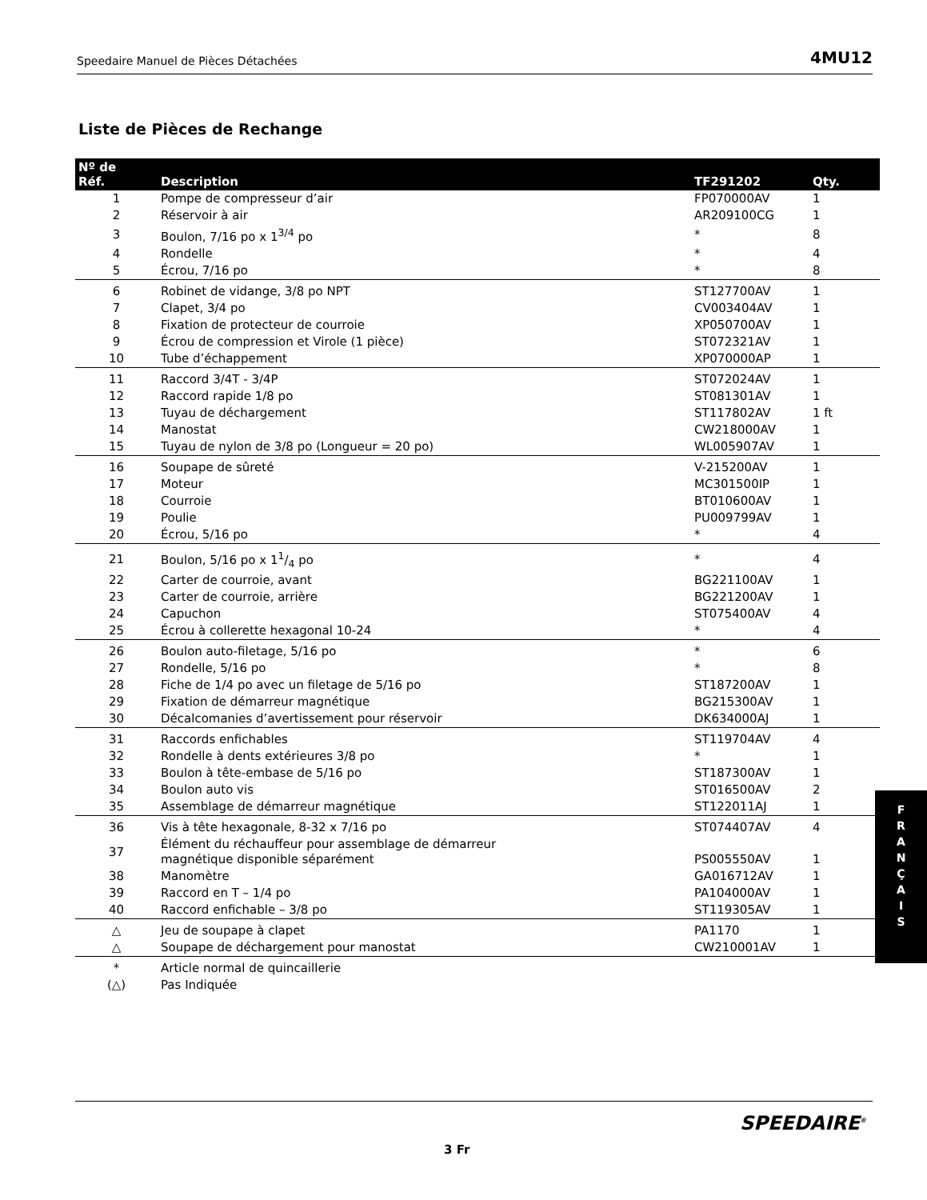Speedaire Manuel de Pièces Détachées 4MU12
Liste de Pièces de Rechange
| Nº de Réf. | Description | TF291202 | Qty. |
| --- | --- | --- | --- |
| 1 | Pompe de compresseur d’air | FP070000AV | 1 |
| 2 | Réservoir à air | AR209100CG | 1 |
| 3 | Boulon, 7/16 po x 1<sup>3/4</sup> po | * | 8 |
| 4 | Rondelle | * | 4 |
| 5 | Écrou, 7/16 po | * | 8 |
| 6 | Robinet de vidange, 3/8 po NPT | ST127700AV | 1 |
| 7 | Clapet, 3/4 po | CV003404AV | 1 |
| 8 | Fixation de protecteur de courroie | XP050700AV | 1 |
| 9 | Écrou de compression et Virole (1 pièce) | ST072321AV | 1 |
| 10 | Tube d’échappement | XP070000AP | 1 |
| 11 | Raccord 3/4T - 3/4P | ST072024AV | 1 |
| 12 | Raccord rapide 1/8 po | ST081301AV | 1 |
| 13 | Tuyau de déchargement | ST117802AV | 1 ft |
| 14 | Manostat | CW218000AV | 1 |
| 15 | Tuyau de nylon de 3/8 po (Longueur = 20 po) | WL005907AV | 1 |
| 16 | Soupape de sûreté | V-215200AV | 1 |
| 17 | Moteur | MC301500IP | 1 |
| 18 | Courroie | BT010600AV | 1 |
| 19 | Poulie | PU009799AV | 1 |
| 20 | Écrou, 5/16 po | * | 4 |
| 21 | Boulon, 5/16 po x 11/4 po | * | 4 |
| 22 | Carter de courroie, avant | BG221100AV | 1 |
| 23 | Carter de courroie, arrière | BG221200AV | 1 |
| 24 | Capuchon | ST075400AV | 4 |
| 25 | Écrou à collerette hexagonal 10-24 | * | 4 |
| 26 | Boulon auto-filetage, 5/16 po | * | 6 |
| 27 | Rondelle, 5/16 po | * | 8 |
| 28 | Fiche de 1/4 po avec un filetage de 5/16 po | ST187200AV | 1 |
| 29 | Fixation de démarreur magnétique | BG215300AV | 1 |
| 30 | Décalcomanies d’avertissement pour réservoir | DK634000AJ | 1 |
| 31 | Raccords enfichables | ST119704AV | 4 |
| 32 | Rondelle à dents extérieures 3/8 po | * | 1 |
| 33 | Boulon à tête-embase de 5/16 po | ST187300AV | 1 |
| 34 | Boulon auto vis | ST016500AV | 2 |
| 35 | Assemblage de démarreur magnétique | ST122011AJ | 1 |
| 36 | Vis à tête hexagonale, 8-32 x 7/16 po | ST074407AV | 4 |
| 37 | Élément du réchauffeur pour assemblage de démarreur magnétique disponible séparément | PS005550AV | 1 |
| 38 | Manomètre | GA016712AV | 1 |
| 39 | Raccord en T – 1/4 po | PA104000AV | 1 |
| 40 | Raccord enfichable – 3/8 po | ST119305AV | 1 |
| △ | Jeu de soupape à clapet | PA1170 | 1 |
| △ | Soupape de déchargement pour manostat | CW210001AV | 1 |
| * | Article normal de quincaillerie | | |
| (△) | Pas Indiquée | | |
F
R
A
N
Ç
A
I
S
SPEEDAIRE<sup>®</sup>
3 Fr